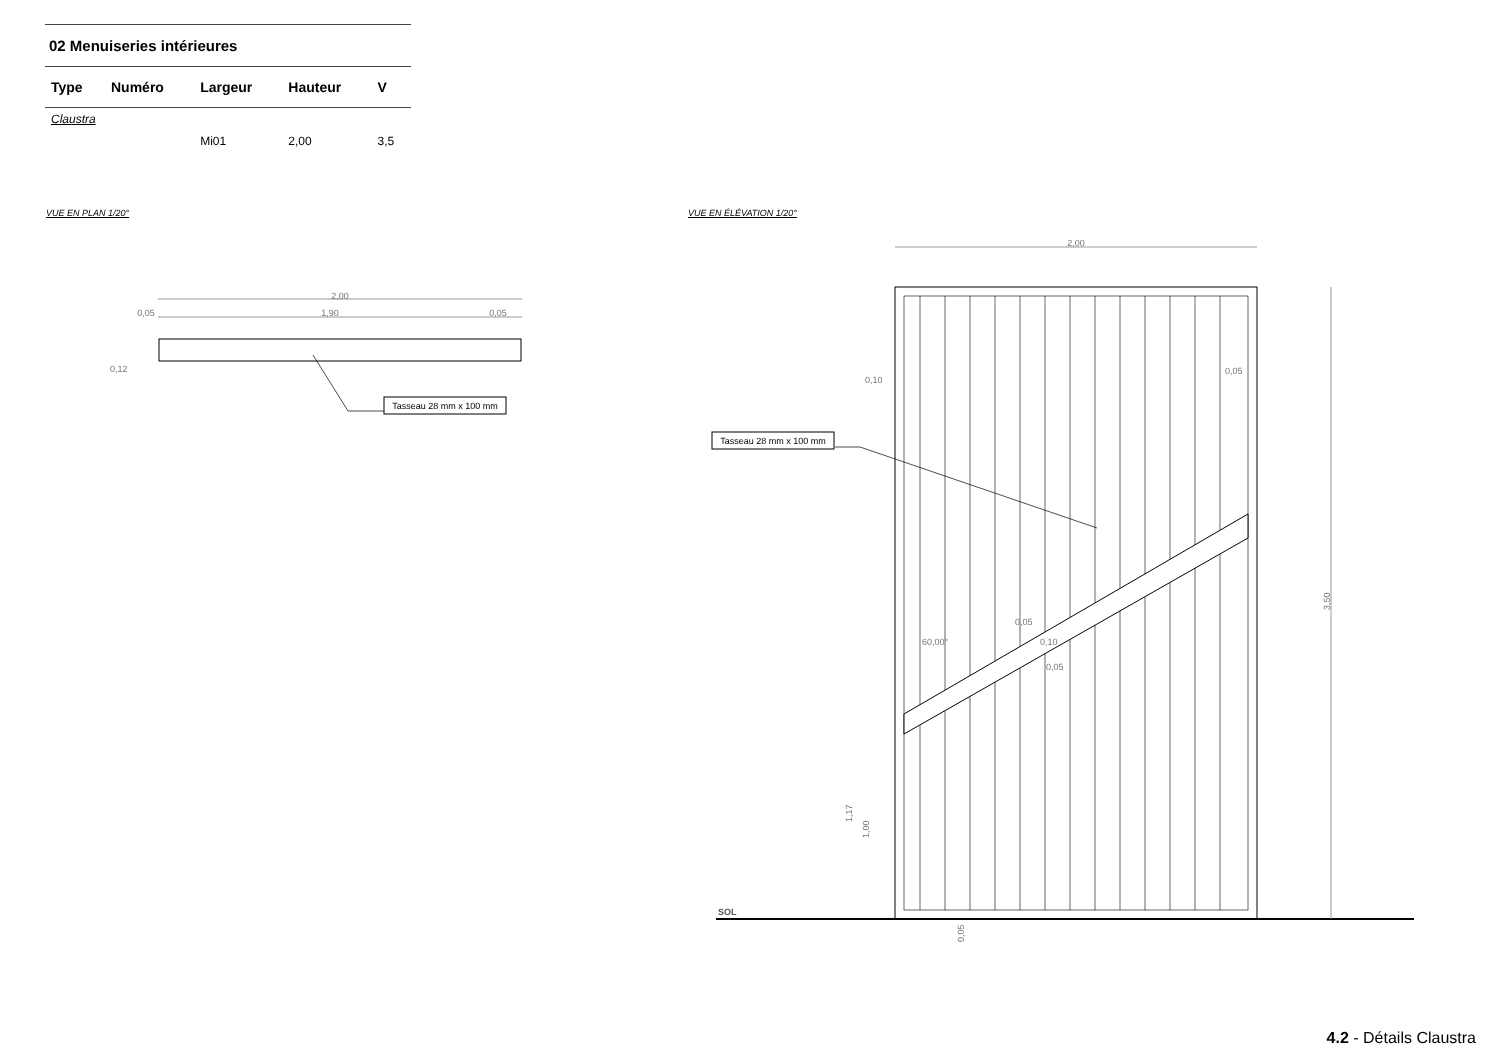02 Menuiseries intérieures
| Type | Numéro | Largeur | Hauteur | V |
| --- | --- | --- | --- | --- |
| Claustra | | | | |
| | | Mi01 | 2,00 | 3,5 |
VUE EN PLAN 1/20° VUE EN ÉLÉVATION 1/20°
Tasseau 28 mm x 100 mm
2,00
1,90
0,05
0,05
0,12
SOL
2,00
3,50
0,10
0,05
1,17
1,00
0,05
60,00°
0,05
0,10
0,05
Tasseau 28 mm x 100 mm
4.2 - Détails Claustra